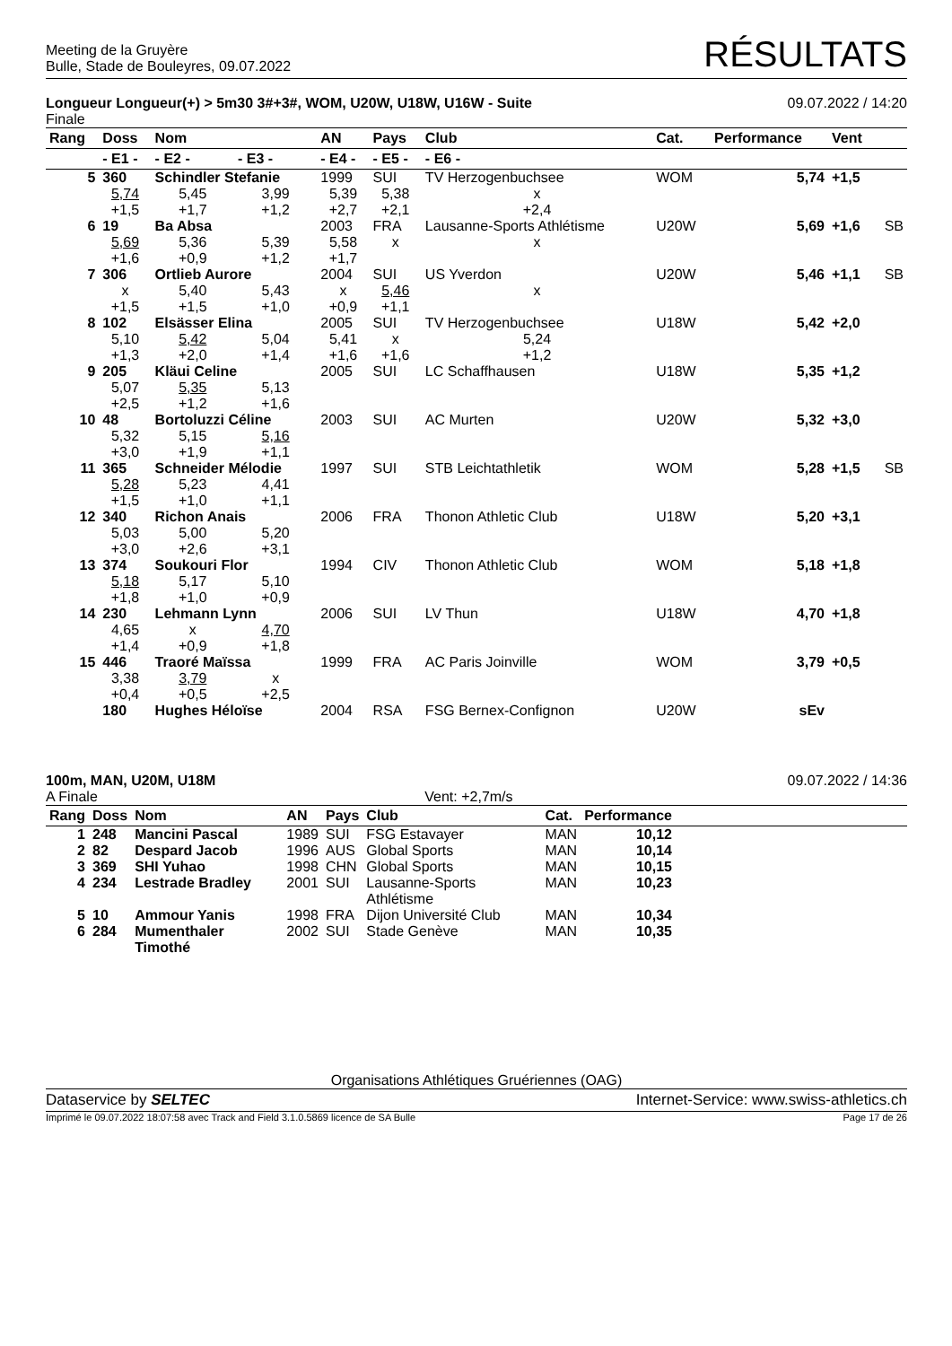Meeting de la Gruyère
Bulle, Stade de Bouleyres, 09.07.2022
RÉSULTATS
Longueur Longueur(+) > 5m30 3#+3#, WOM, U20W, U18W, U16W - Suite
Finale
09.07.2022 / 14:20
| Rang | Doss | Nom | | AN | Pays | Club | Cat. | Performance | Vent | |
| --- | --- | --- | --- | --- | --- | --- | --- | --- | --- | --- |
| | - E1 - | - E2 - | - E3 - | - E4 - | - E5 - | - E6 - | | | | |
| 5 | 360 | Schindler Stefanie | | 1999 | SUI | TV Herzogenbuchsee | WOM | 5,74 | +1,5 | |
| | 5,74 +1,5 | 5,45 +1,7 | 3,99 +1,2 | 5,39 +2,7 | 5,38 +2,1 | x +2,4 | | | | |
| 6 | 19 | Ba Absa | | 2003 | FRA | Lausanne-Sports Athlétisme | U20W | 5,69 | +1,6 | SB |
| | 5,69 +1,6 | 5,36 +0,9 | 5,39 +1,2 | 5,58 +1,7 | x | x | | | | |
| 7 | 306 | Ortlieb Aurore | | 2004 | SUI | US Yverdon | U20W | 5,46 | +1,1 | SB |
| | x +1,5 | 5,40 +1,5 | 5,43 +1,0 | x +0,9 | 5,46 +1,1 | x | | | | |
| 8 | 102 | Elsässer Elina | | 2005 | SUI | TV Herzogenbuchsee | U18W | 5,42 | +2,0 | |
| | 5,10 +1,3 | 5,42 +2,0 | 5,04 +1,4 | 5,41 +1,6 | x +1,6 | 5,24 +1,2 | | | | |
| 9 | 205 | Kläui Celine | | 2005 | SUI | LC Schaffhausen | U18W | 5,35 | +1,2 | |
| | 5,07 +2,5 | 5,35 +1,2 | 5,13 +1,6 | | | | | | | |
| 10 | 48 | Bortoluzzi Céline | | 2003 | SUI | AC Murten | U20W | 5,32 | +3,0 | |
| | 5,32 +3,0 | 5,15 +1,9 | 5,16 +1,1 | | | | | | | |
| 11 | 365 | Schneider Mélodie | | 1997 | SUI | STB Leichtathletik | WOM | 5,28 | +1,5 | SB |
| | 5,28 +1,5 | 5,23 +1,0 | 4,41 +1,1 | | | | | | | |
| 12 | 340 | Richon Anais | | 2006 | FRA | Thonon Athletic Club | U18W | 5,20 | +3,1 | |
| | 5,03 +3,0 | 5,00 +2,6 | 5,20 +3,1 | | | | | | | |
| 13 | 374 | Soukouri Flor | | 1994 | CIV | Thonon Athletic Club | WOM | 5,18 | +1,8 | |
| | 5,18 +1,8 | 5,17 +1,0 | 5,10 +0,9 | | | | | | | |
| 14 | 230 | Lehmann Lynn | | 2006 | SUI | LV Thun | U18W | 4,70 | +1,8 | |
| | 4,65 +1,4 | x +0,9 | 4,70 +1,8 | | | | | | | |
| 15 | 446 | Traoré Maïssa | | 1999 | FRA | AC Paris Joinville | WOM | 3,79 | +0,5 | |
| | 3,38 +0,4 | 3,79 +0,5 | x +2,5 | | | | | | | |
| | 180 | Hughes Héloïse | | 2004 | RSA | FSG Bernex-Confignon | U20W | sEv | | |
100m, MAN, U20M, U18M
A Finale Vent: +2,7m/s
09.07.2022 / 14:36
| Rang | Doss | Nom | AN | Pays | Club | Cat. | Performance | |
| --- | --- | --- | --- | --- | --- | --- | --- | --- |
| 1 | 248 | Mancini Pascal | 1989 | SUI | FSG Estavayer | MAN | 10,12 | |
| 2 | 82 | Despard Jacob | 1996 | AUS | Global Sports | MAN | 10,14 | |
| 3 | 369 | SHI Yuhao | 1998 | CHN | Global Sports | MAN | 10,15 | |
| 4 | 234 | Lestrade Bradley | 2001 | SUI | Lausanne-Sports Athlétisme | MAN | 10,23 | |
| 5 | 10 | Ammour Yanis | 1998 | FRA | Dijon Université Club | MAN | 10,34 | |
| 6 | 284 | Mumenthaler Timothé | 2002 | SUI | Stade Genève | MAN | 10,35 | |
Organisations Athlétiques Gruériennes (OAG)
Dataservice by SELTEC Internet-Service: www.swiss-athletics.ch
Imprimé le 09.07.2022 18:07:58 avec Track and Field 3.1.0.5869 licence de SA Bulle
Page 17 de 26